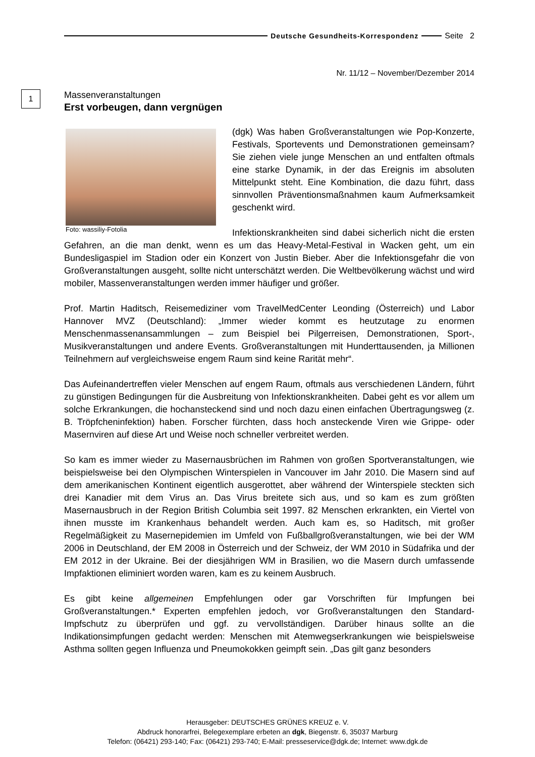Deutsche Gesundheits-Korrespondenz Seite 2
Nr. 11/12 – November/Dezember 2014
1
Massenveranstaltungen
Erst vorbeugen, dann vergnügen
Foto: wassiliy-Fotolia
(dgk) Was haben Großveranstaltungen wie Pop-Konzerte, Festivals, Sportevents und Demonstrationen gemeinsam? Sie ziehen viele junge Menschen an und entfalten oftmals eine starke Dynamik, in der das Ereignis im absoluten Mittelpunkt steht. Eine Kombination, die dazu führt, dass sinnvollen Präventionsmaßnahmen kaum Aufmerksamkeit geschenkt wird.
Infektionskrankheiten sind dabei sicherlich nicht die ersten Gefahren, an die man denkt, wenn es um das Heavy-Metal-Festival in Wacken geht, um ein Bundesligaspiel im Stadion oder ein Konzert von Justin Bieber. Aber die Infektionsgefahr die von Großveranstaltungen ausgeht, sollte nicht unterschätzt werden. Die Weltbevölkerung wächst und wird mobiler, Massenveranstaltungen werden immer häufiger und größer.
Prof. Martin Haditsch, Reisemediziner vom TravelMedCenter Leonding (Österreich) und Labor Hannover MVZ (Deutschland): „Immer wieder kommt es heutzutage zu enormen Menschenmassenansammlungen – zum Beispiel bei Pilgerreisen, Demonstrationen, Sport-, Musikveranstaltungen und andere Events. Großveranstaltungen mit Hunderttausenden, ja Millionen Teilnehmern auf vergleichsweise engem Raum sind keine Rarität mehr“.
Das Aufeinandertreffen vieler Menschen auf engem Raum, oftmals aus verschiedenen Ländern, führt zu günstigen Bedingungen für die Ausbreitung von Infektionskrankheiten. Dabei geht es vor allem um solche Erkrankungen, die hochansteckend sind und noch dazu einen einfachen Übertragungsweg (z. B. Tröpfcheninfektion) haben. Forscher fürchten, dass hoch ansteckende Viren wie Grippe- oder Masernviren auf diese Art und Weise noch schneller verbreitet werden.
So kam es immer wieder zu Masernausbrüchen im Rahmen von großen Sportveranstaltungen, wie beispielsweise bei den Olympischen Winterspielen in Vancouver im Jahr 2010. Die Masern sind auf dem amerikanischen Kontinent eigentlich ausgerottet, aber während der Winterspiele steckten sich drei Kanadier mit dem Virus an. Das Virus breitete sich aus, und so kam es zum größten Masernausbruch in der Region British Columbia seit 1997. 82 Menschen erkrankten, ein Viertel von ihnen musste im Krankenhaus behandelt werden. Auch kam es, so Haditsch, mit großer Regelmäßigkeit zu Masernepidemien im Umfeld von Fußballgroßveranstaltungen, wie bei der WM 2006 in Deutschland, der EM 2008 in Österreich und der Schweiz, der WM 2010 in Südafrika und der EM 2012 in der Ukraine. Bei der diesjährigen WM in Brasilien, wo die Masern durch umfassende Impfaktionen eliminiert worden waren, kam es zu keinem Ausbruch.
Es gibt keine allgemeinen Empfehlungen oder gar Vorschriften für Impfungen bei Großveranstaltungen.* Experten empfehlen jedoch, vor Großveranstaltungen den Standard-Impfschutz zu überprüfen und ggf. zu vervollständigen. Darüber hinaus sollte an die Indikationsimpfungen gedacht werden: Menschen mit Atemwegserkrankungen wie beispielsweise Asthma sollten gegen Influenza und Pneumokokken geimpft sein. „Das gilt ganz besonders
Herausgeber: DEUTSCHES GRÜNES KREUZ e. V.
Abdruck honorarfrei, Belegexemplare erbeten an dgk, Biegenstr. 6, 35037 Marburg
Telefon: (06421) 293-140; Fax: (06421) 293-740; E-Mail: presseservice@dgk.de; Internet: www.dgk.de